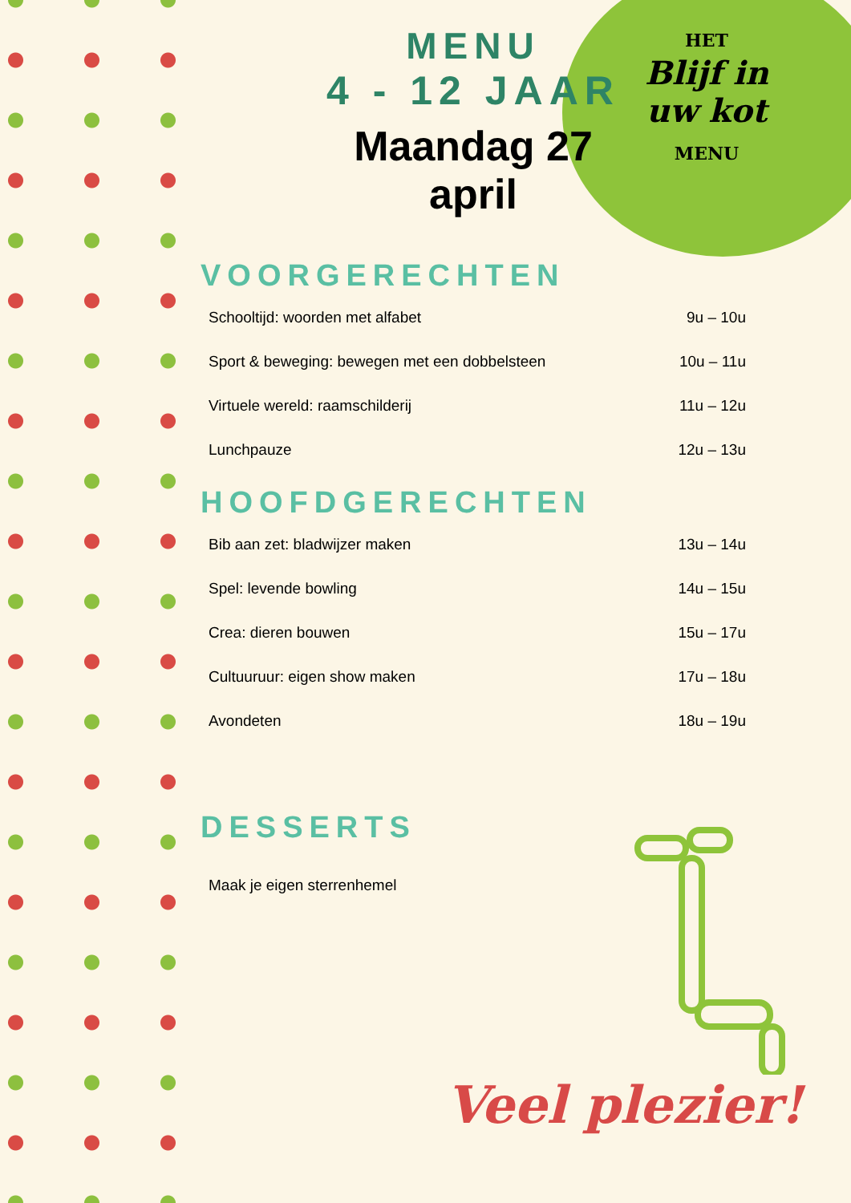HET
Blijf in
uw kot
MENU
MENU
4 - 12 JAAR
Maandag 27
april
VOORGERECHTEN
Schooltijd: woorden met alfabet 9u – 10u
Sport & beweging: bewegen met een dobbelsteen 10u – 11u
Virtuele wereld: raamschilderij 11u – 12u
Lunchpauze 12u – 13u
HOOFDGERECHTEN
Bib aan zet: bladwijzer maken 13u – 14u
Spel: levende bowling 14u – 15u
Crea: dieren bouwen 15u – 17u
Cultuuruur: eigen show maken 17u – 18u
Avondeten 18u – 19u
DESSERTS
Maak je eigen sterrenhemel
Veel plezier!